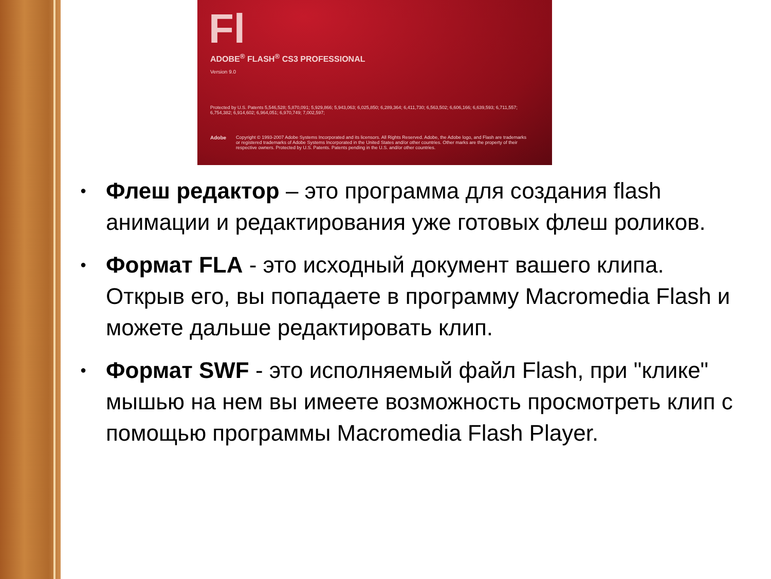Fl
ADOBE<sup>®</sup> FLASH<sup>®</sup> CS3 PROFESSIONAL
Version 9.0
Protected by U.S. Patents 5,546,528; 5,870,091; 5,929,866; 5,943,063; 6,025,850; 6,289,364; 6,411,730; 6,563,502; 6,606,166; 6,639,593; 6,711,557; 6,754,382; 6,914,602; 6,964,051; 6,970,749; 7,002,597;
Adobe
Copyright © 1993-2007 Adobe Systems Incorporated and its licensors. All Rights Reserved. Adobe, the Adobe logo, and Flash are trademarks or registered trademarks of Adobe Systems Incorporated in the United States and/or other countries. Other marks are the property of their respective owners. Protected by U.S. Patents. Patents pending in the U.S. and/or other countries.
● Флеш редактор – это программа для создания flash анимации и редактирования уже готовых флеш роликов.
● Формат FLA - это исходный документ вашего клипа. Открыв его, вы попадаете в программу Macromedia Flash и можете дальше редактировать клип.
● Формат SWF - это исполняемый файл Flash, при "клике" мышью на нем вы имеете возможность просмотреть клип с помощью программы Macromedia Flash Player.